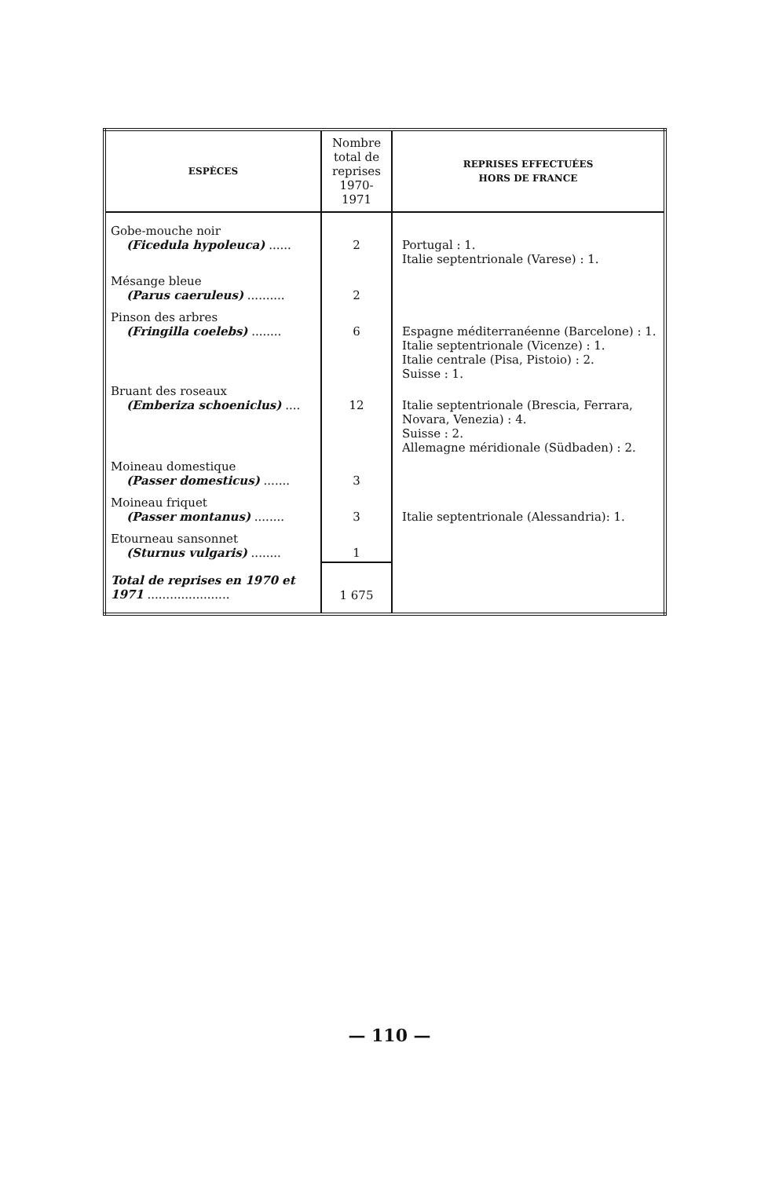| ESPÈCES | Nombre total de reprises 1970-1971 | REPRISES EFFECTUÉES HORS DE FRANCE |
| --- | --- | --- |
| Gobe-mouche noir (Ficedula hypoleuca) ...... | 2 | Portugal : 1. Italie septentrionale (Varese) : 1. |
| Mésange bleue (Parus caeruleus) .......... | 2 | |
| Pinson des arbres (Fringilla coelebs) ........ | 6 | Espagne méditerranéenne (Barcelone) : 1. Italie septentrionale (Vicenze) : 1. Italie centrale (Pisa, Pistoio) : 2. Suisse : 1. |
| Bruant des roseaux (Emberiza schoeniclus) .... | 12 | Italie septentrionale (Brescia, Ferrara, Novara, Venezia) : 4. Suisse : 2. Allemagne méridionale (Südbaden) : 2. |
| Moineau domestique (Passer domesticus) ....... | 3 | |
| Moineau friquet (Passer montanus) ........ | 3 | Italie septentrionale (Alessandria): 1. |
| Etourneau sansonnet (Sturnus vulgaris) ........ | 1 | |
| Total de reprises en 1970 et 1971 ...................... | 1 675 | |
— 110 —